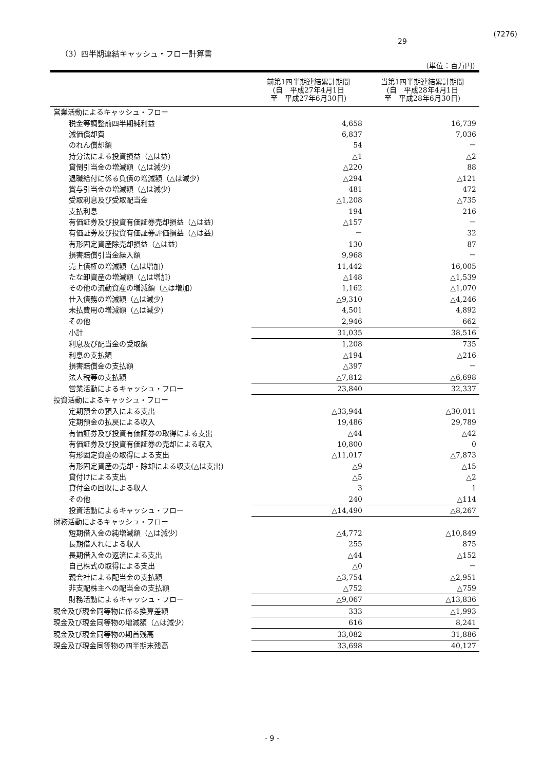(7276)
29
（3）四半期連結キャッシュ・フロー計算書
（単位：百万円）
| | 前第1四半期連結累計期間 (自 平成27年4月1日 至 平成27年6月30日) | 当第1四半期連結累計期間 (自 平成28年4月1日 至 平成28年6月30日) |
| --- | --- | --- |
| 営業活動によるキャッシュ・フロー | | |
| 税金等調整前四半期純利益 | 4,658 | 16,739 |
| 減価償却費 | 6,837 | 7,036 |
| のれん償却額 | 54 | － |
| 持分法による投資損益（△は益） | △1 | △2 |
| 貸倒引当金の増減額（△は減少） | △220 | 88 |
| 退職給付に係る負債の増減額（△は減少） | △294 | △121 |
| 賞与引当金の増減額（△は減少） | 481 | 472 |
| 受取利息及び受取配当金 | △1,208 | △735 |
| 支払利息 | 194 | 216 |
| 有価証券及び投資有価証券売却損益（△は益） | △157 | － |
| 有価証券及び投資有価証券評価損益（△は益） | － | 32 |
| 有形固定資産除売却損益（△は益） | 130 | 87 |
| 損害賠償引当金繰入額 | 9,968 | － |
| 売上債権の増減額（△は増加） | 11,442 | 16,005 |
| たな卸資産の増減額（△は増加） | △148 | △1,539 |
| その他の流動資産の増減額（△は増加） | 1,162 | △1,070 |
| 仕入債務の増減額（△は減少） | △9,310 | △4,246 |
| 未払費用の増減額（△は減少） | 4,501 | 4,892 |
| その他 | 2,946 | 662 |
| 小計 | 31,035 | 38,516 |
| 利息及び配当金の受取額 | 1,208 | 735 |
| 利息の支払額 | △194 | △216 |
| 損害賠償金の支払額 | △397 | － |
| 法人税等の支払額 | △7,812 | △6,698 |
| 営業活動によるキャッシュ・フロー | 23,840 | 32,337 |
| 投資活動によるキャッシュ・フロー | | |
| 定期預金の預入による支出 | △33,944 | △30,011 |
| 定期預金の払戻による収入 | 19,486 | 29,789 |
| 有価証券及び投資有価証券の取得による支出 | △44 | △42 |
| 有価証券及び投資有価証券の売却による収入 | 10,800 | 0 |
| 有形固定資産の取得による支出 | △11,017 | △7,873 |
| 有形固定資産の売却・除却による収支(△は支出) | △9 | △15 |
| 貸付けによる支出 | △5 | △2 |
| 貸付金の回収による収入 | 3 | 1 |
| その他 | 240 | △114 |
| 投資活動によるキャッシュ・フロー | △14,490 | △8,267 |
| 財務活動によるキャッシュ・フロー | | |
| 短期借入金の純増減額（△は減少） | △4,772 | △10,849 |
| 長期借入れによる収入 | 255 | 875 |
| 長期借入金の返済による支出 | △44 | △152 |
| 自己株式の取得による支出 | △0 | － |
| 親会社による配当金の支払額 | △3,754 | △2,951 |
| 非支配株主への配当金の支払額 | △752 | △759 |
| 財務活動によるキャッシュ・フロー | △9,067 | △13,836 |
| 現金及び現金同等物に係る換算差額 | 333 | △1,993 |
| 現金及び現金同等物の増減額（△は減少） | 616 | 8,241 |
| 現金及び現金同等物の期首残高 | 33,082 | 31,886 |
| 現金及び現金同等物の四半期末残高 | 33,698 | 40,127 |
- 9 -